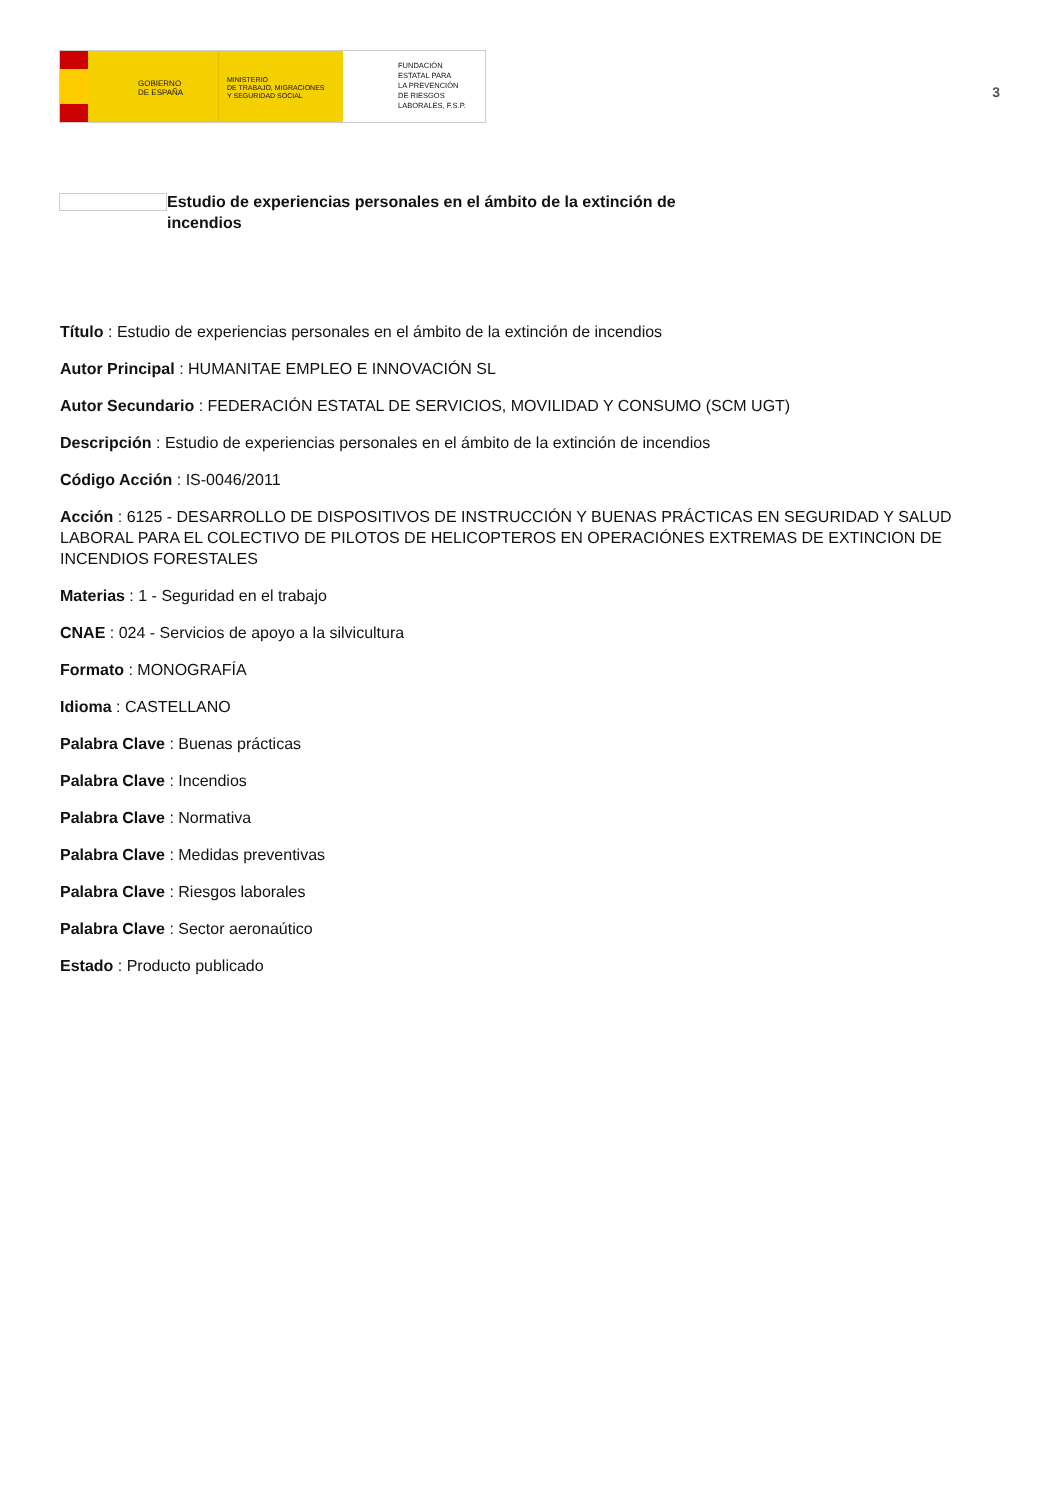GOBIERNO
DE ESPAÑA
MINISTERIO
DE TRABAJO, MIGRACIONES
Y SEGURIDAD SOCIAL
FUNDACIÓN
ESTATAL PARA
LA PREVENCIÓN
DE RIESGOS
LABORALES, F.S.P.
3
Estudio de experiencias personales en el ámbito de la extinción de incendios
Título : Estudio de experiencias personales en el ámbito de la extinción de incendios
Autor Principal : HUMANITAE EMPLEO E INNOVACIÓN SL
Autor Secundario : FEDERACIÓN ESTATAL DE SERVICIOS, MOVILIDAD Y CONSUMO (SCM UGT)
Descripción : Estudio de experiencias personales en el ámbito de la extinción de incendios
Código Acción : IS-0046/2011
Acción : 6125 - DESARROLLO DE DISPOSITIVOS DE INSTRUCCIÓN Y BUENAS PRÁCTICAS EN SEGURIDAD Y SALUD LABORAL PARA EL COLECTIVO DE PILOTOS DE HELICOPTEROS EN OPERACIÓNES EXTREMAS DE EXTINCION DE INCENDIOS FORESTALES
Materias : 1 - Seguridad en el trabajo
CNAE : 024 - Servicios de apoyo a la silvicultura
Formato : MONOGRAFÍA
Idioma : CASTELLANO
Palabra Clave : Buenas prácticas
Palabra Clave : Incendios
Palabra Clave : Normativa
Palabra Clave : Medidas preventivas
Palabra Clave : Riesgos laborales
Palabra Clave : Sector aeronaútico
Estado : Producto publicado